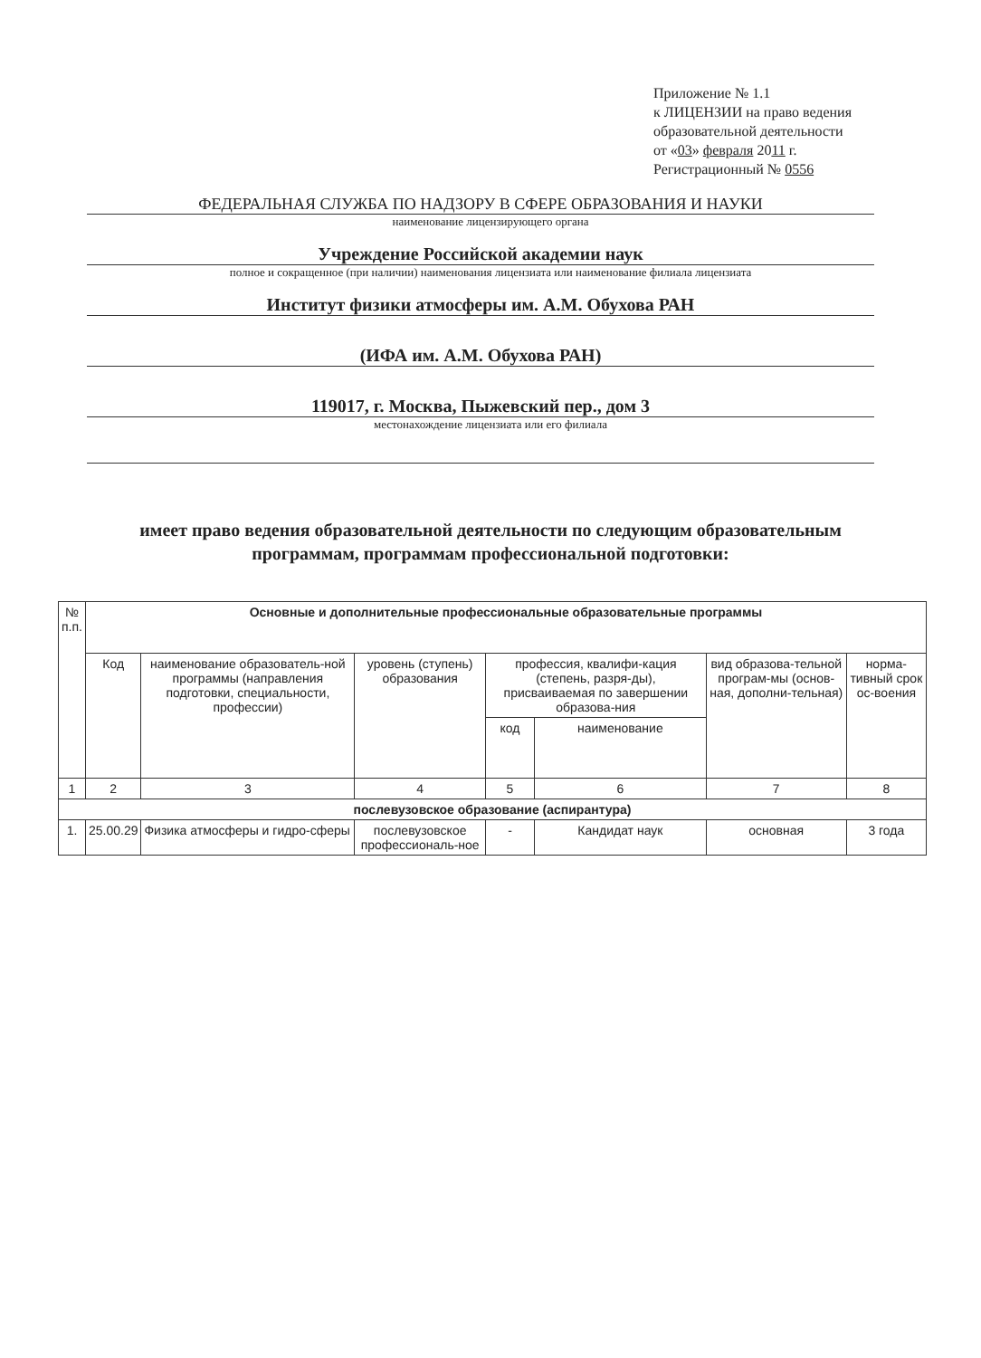Приложение № 1.1
к ЛИЦЕНЗИИ на право ведения
образовательной деятельности
от «03» февраля 2011 г.
Регистрационный № 0556
ФЕДЕРАЛЬНАЯ СЛУЖБА ПО НАДЗОРУ В СФЕРЕ ОБРАЗОВАНИЯ И НАУКИ
наименование лицензирующего органа
Учреждение Российской академии наук
полное и сокращенное (при наличии) наименования лицензиата или наименование филиала лицензиата
Институт физики атмосферы им. А.М. Обухова РАН
(ИФА им. А.М. Обухова РАН)
119017, г. Москва, Пыжевский пер., дом 3
местонахождение лицензиата или его филиала
имеет право ведения образовательной деятельности по следующим образовательным программам, программам профессиональной подготовки:
| № п.п. | Основные и дополнительные профессиональные образовательные программы | | | | | | |
| --- | --- | --- | --- | --- | --- | --- | --- |
| | Код | наименование образователь-ной программы (направления подготовки, специальности, профессии) | уровень (ступень) образования | профессия, квалифи-кация (степень, разря-ды), присваиваемая по завершении образова-ния | | вид образова-тельной програм-мы (основ-ная, дополни-тельная) | норма-тивный срок ос-воения |
| | | | | код | наименование | | |
| 1 | 2 | 3 | 4 | 5 | 6 | 7 | 8 |
| послевузовское образование (аспирантура) | | | | | | | |
| 1. | 25.00.29 | Физика атмосферы и гидро-сферы | послевузовское профессиональ-ное | - | Кандидат наук | основная | 3 года |